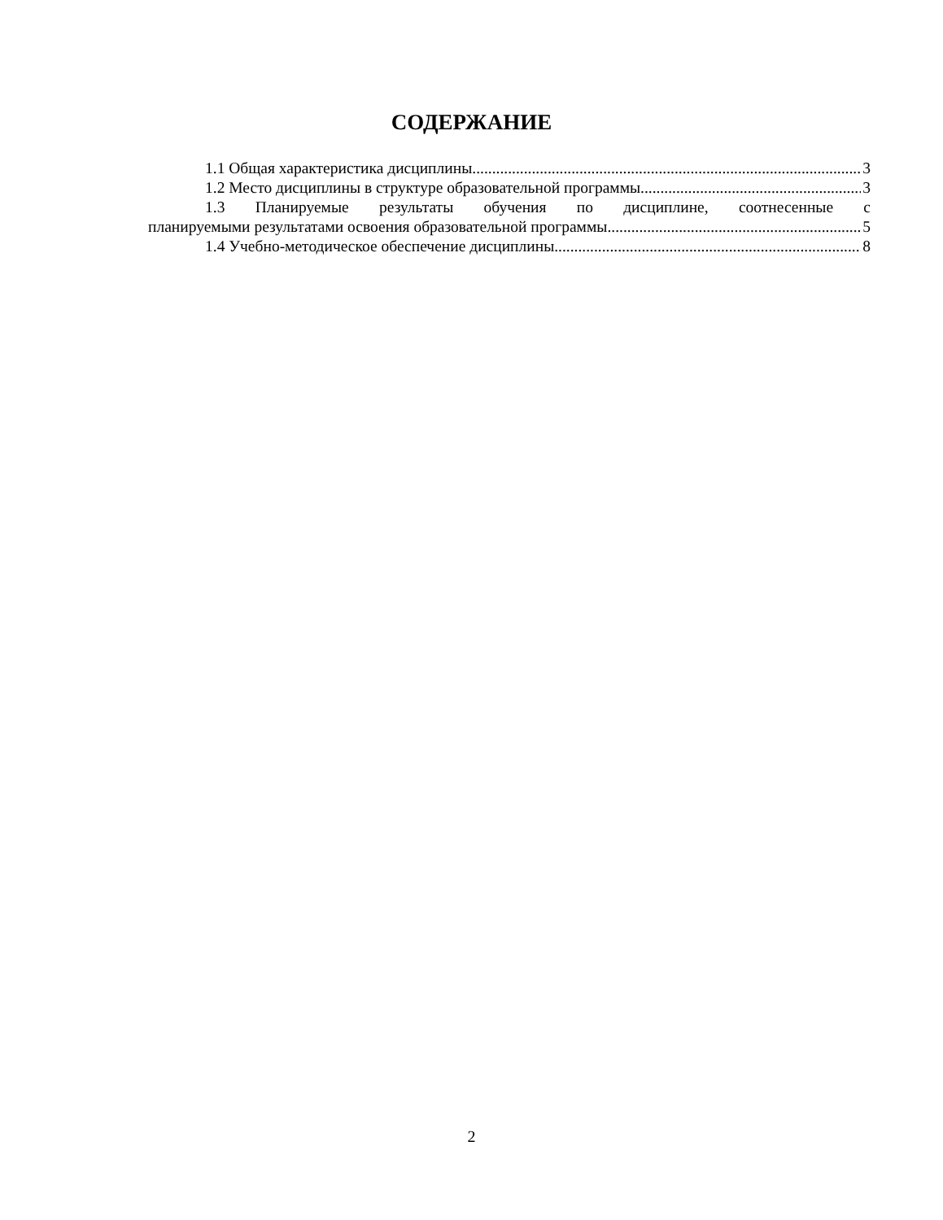СОДЕРЖАНИЕ
1.1 Общая характеристика дисциплины 3
1.2 Место дисциплины в структуре образовательной программы 3
1.3 Планируемые результаты обучения по дисциплине, соотнесенные с
планируемыми результатами освоения образовательной программы 5
1.4 Учебно-методическое обеспечение дисциплины 8
2